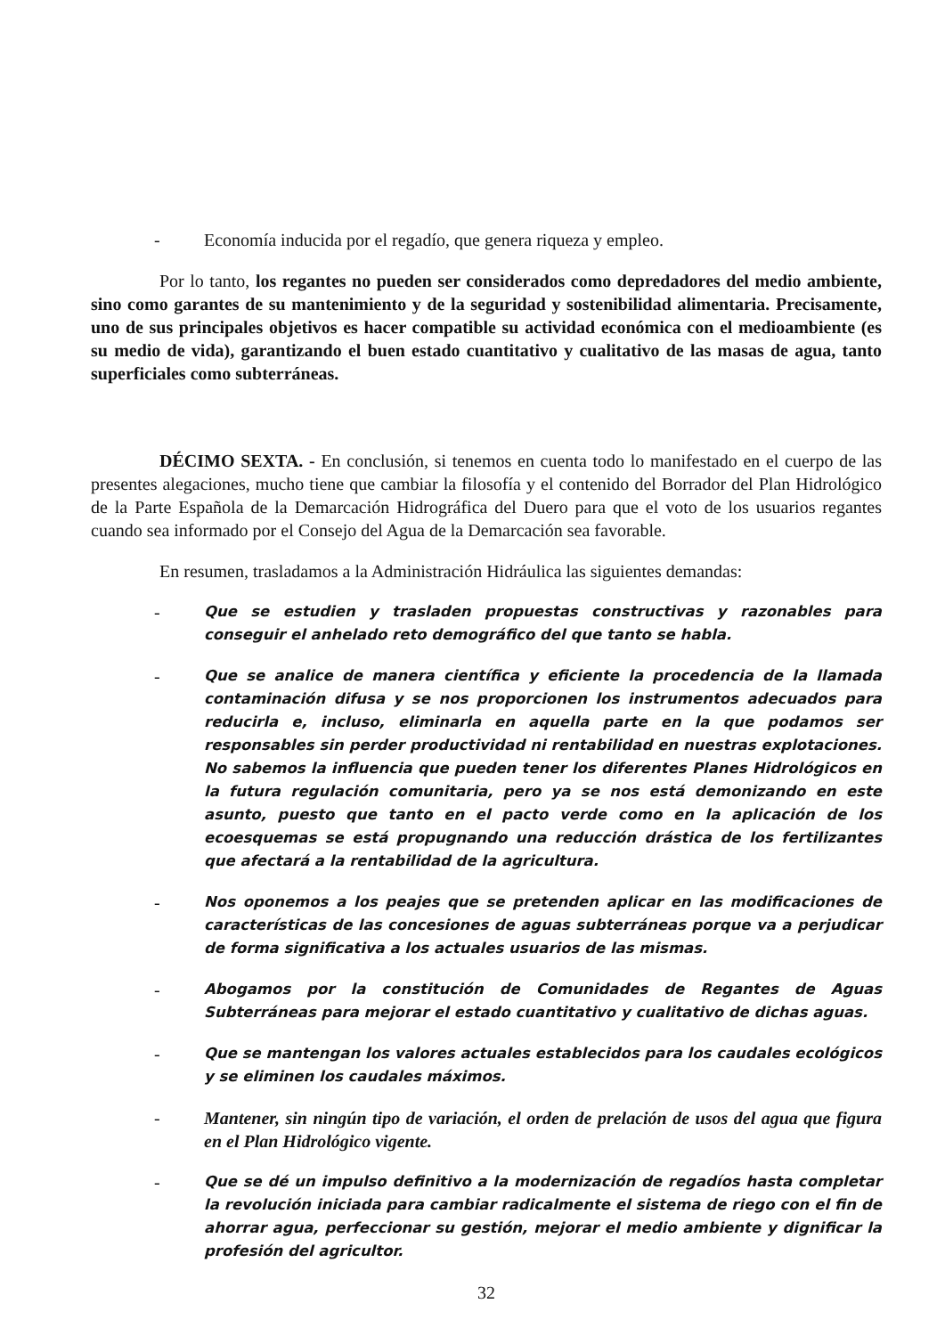- Economía inducida por el regadío, que genera riqueza y empleo.
Por lo tanto, los regantes no pueden ser considerados como depredadores del medio ambiente, sino como garantes de su mantenimiento y de la seguridad y sostenibilidad alimentaria. Precisamente, uno de sus principales objetivos es hacer compatible su actividad económica con el medioambiente (es su medio de vida), garantizando el buen estado cuantitativo y cualitativo de las masas de agua, tanto superficiales como subterráneas.
DÉCIMO SEXTA. - En conclusión, si tenemos en cuenta todo lo manifestado en el cuerpo de las presentes alegaciones, mucho tiene que cambiar la filosofía y el contenido del Borrador del Plan Hidrológico de la Parte Española de la Demarcación Hidrográfica del Duero para que el voto de los usuarios regantes cuando sea informado por el Consejo del Agua de la Demarcación sea favorable.
En resumen, trasladamos a la Administración Hidráulica las siguientes demandas:
- Que se estudien y trasladen propuestas constructivas y razonables para conseguir el anhelado reto demográfico del que tanto se habla.
- Que se analice de manera científica y eficiente la procedencia de la llamada contaminación difusa y se nos proporcionen los instrumentos adecuados para reducirla e, incluso, eliminarla en aquella parte en la que podamos ser responsables sin perder productividad ni rentabilidad en nuestras explotaciones. No sabemos la influencia que pueden tener los diferentes Planes Hidrológicos en la futura regulación comunitaria, pero ya se nos está demonizando en este asunto, puesto que tanto en el pacto verde como en la aplicación de los ecoesquemas se está propugnando una reducción drástica de los fertilizantes que afectará a la rentabilidad de la agricultura.
- Nos oponemos a los peajes que se pretenden aplicar en las modificaciones de características de las concesiones de aguas subterráneas porque va a perjudicar de forma significativa a los actuales usuarios de las mismas.
- Abogamos por la constitución de Comunidades de Regantes de Aguas Subterráneas para mejorar el estado cuantitativo y cualitativo de dichas aguas.
- Que se mantengan los valores actuales establecidos para los caudales ecológicos y se eliminen los caudales máximos.
- Mantener, sin ningún tipo de variación, el orden de prelación de usos del agua que figura en el Plan Hidrológico vigente.
- Que se dé un impulso definitivo a la modernización de regadíos hasta completar la revolución iniciada para cambiar radicalmente el sistema de riego con el fin de ahorrar agua, perfeccionar su gestión, mejorar el medio ambiente y dignificar la profesión del agricultor.
32